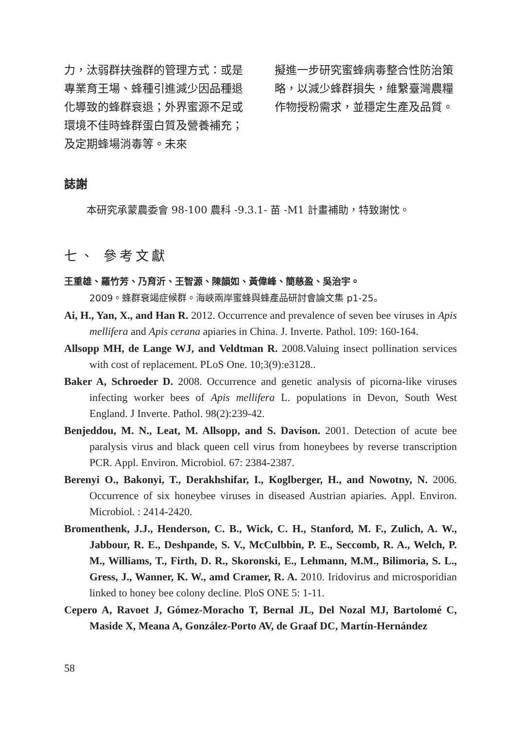力，汰弱群扶強群的管理方式：或是專業育王場、蜂種引進減少因品種退化導致的蜂群衰退；外界蜜源不足或環境不佳時蜂群蛋白質及營養補充；及定期蜂場消毒等。未來
擬進一步研究蜜蜂病毒整合性防治策略，以減少蜂群損失，維繫臺灣農糧作物授粉需求，並穩定生產及品質。
誌謝
本研究承蒙農委會 98-100 農科 -9.3.1- 苗 -M1 計畫補助，特致謝忱。
七、 參考文獻
王重雄、羅竹芳、乃育沂、王智源、陳韻如、黃偉峰、簡慈盈、吳治宇。
2009。蜂群衰竭症候群。海峽兩岸蜜蜂與蜂產品研討會論文集 p1-25。
Ai, H., Yan, X., and Han R. 2012. Occurrence and prevalence of seven bee viruses in Apis mellifera and Apis cerana apiaries in China. J. Inverte. Pathol. 109: 160-164.
Allsopp MH, de Lange WJ, and Veldtman R. 2008.Valuing insect pollination services with cost of replacement. PLoS One. 10;3(9):e3128..
Baker A, Schroeder D. 2008. Occurrence and genetic analysis of picorna-like viruses infecting worker bees of Apis mellifera L. populations in Devon, South West England. J Inverte. Pathol. 98(2):239-42.
Benjeddou, M. N., Leat, M. Allsopp, and S. Davison. 2001. Detection of acute bee paralysis virus and black queen cell virus from honeybees by reverse transcription PCR. Appl. Environ. Microbiol. 67: 2384-2387.
Berenyi O., Bakonyi, T., Derakhshifar, I., Koglberger, H., and Nowotny, N. 2006. Occurrence of six honeybee viruses in diseased Austrian apiaries. Appl. Environ. Microbiol. : 2414-2420.
Bromenthenk, J.J., Henderson, C. B., Wick, C. H., Stanford, M. F., Zulich, A. W., Jabbour, R. E., Deshpande, S. V., McCulbbin, P. E., Seccomb, R. A., Welch, P. M., Williams, T., Firth, D. R., Skoronski, E., Lehmann, M.M., Bilimoria, S. L., Gress, J., Wanner, K. W., amd Cramer, R. A. 2010. Iridovirus and microsporidian linked to honey bee colony decline. PloS ONE 5: 1-11.
Cepero A, Ravoet J, Gómez-Moracho T, Bernal JL, Del Nozal MJ, Bartolomé C, Maside X, Meana A, González-Porto AV, de Graaf DC, Martín-Hernández
58